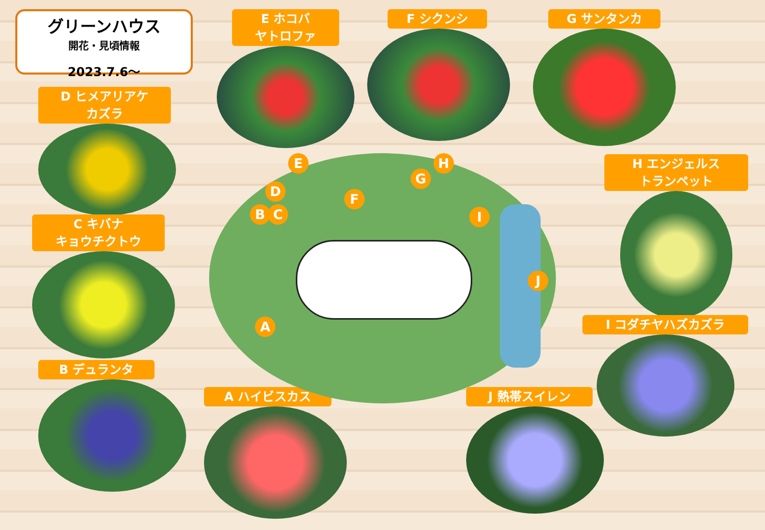グリーンハウス
開花・見頃情報
2023.7.6～
E ホコバ
ヤトロファ
F シクンシ G サンタンカ
D ヒメアリアケ
カズラ
C キバナ
キョウチクトウ
B デュランタ
A ハイビスカス
H エンジェルス
トランペット
I コダチヤハズカズラ
J 熱帯スイレン
E
D
B C
F
G
H
I
J
A